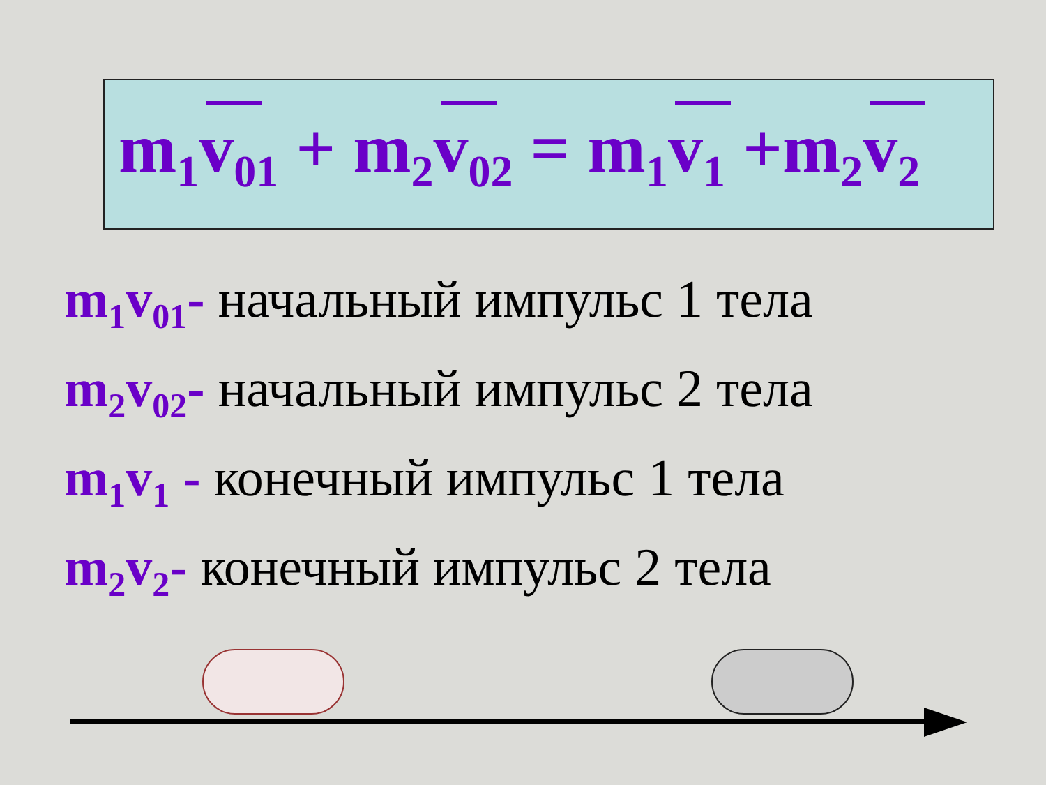m<sub>1</sub>v<sub>01</sub> + m<sub>2</sub>v<sub>02</sub> = m<sub>1</sub>v<sub>1</sub> +m<sub>2</sub>v<sub>2</sub>
m<sub>1</sub>v<sub>01</sub>- начальный импульс 1 тела
m<sub>2</sub>v<sub>02</sub>- начальный импульс 2 тела
m<sub>1</sub>v<sub>1</sub> - конечный импульс 1 тела
m<sub>2</sub>v<sub>2</sub>- конечный импульс 2 тела